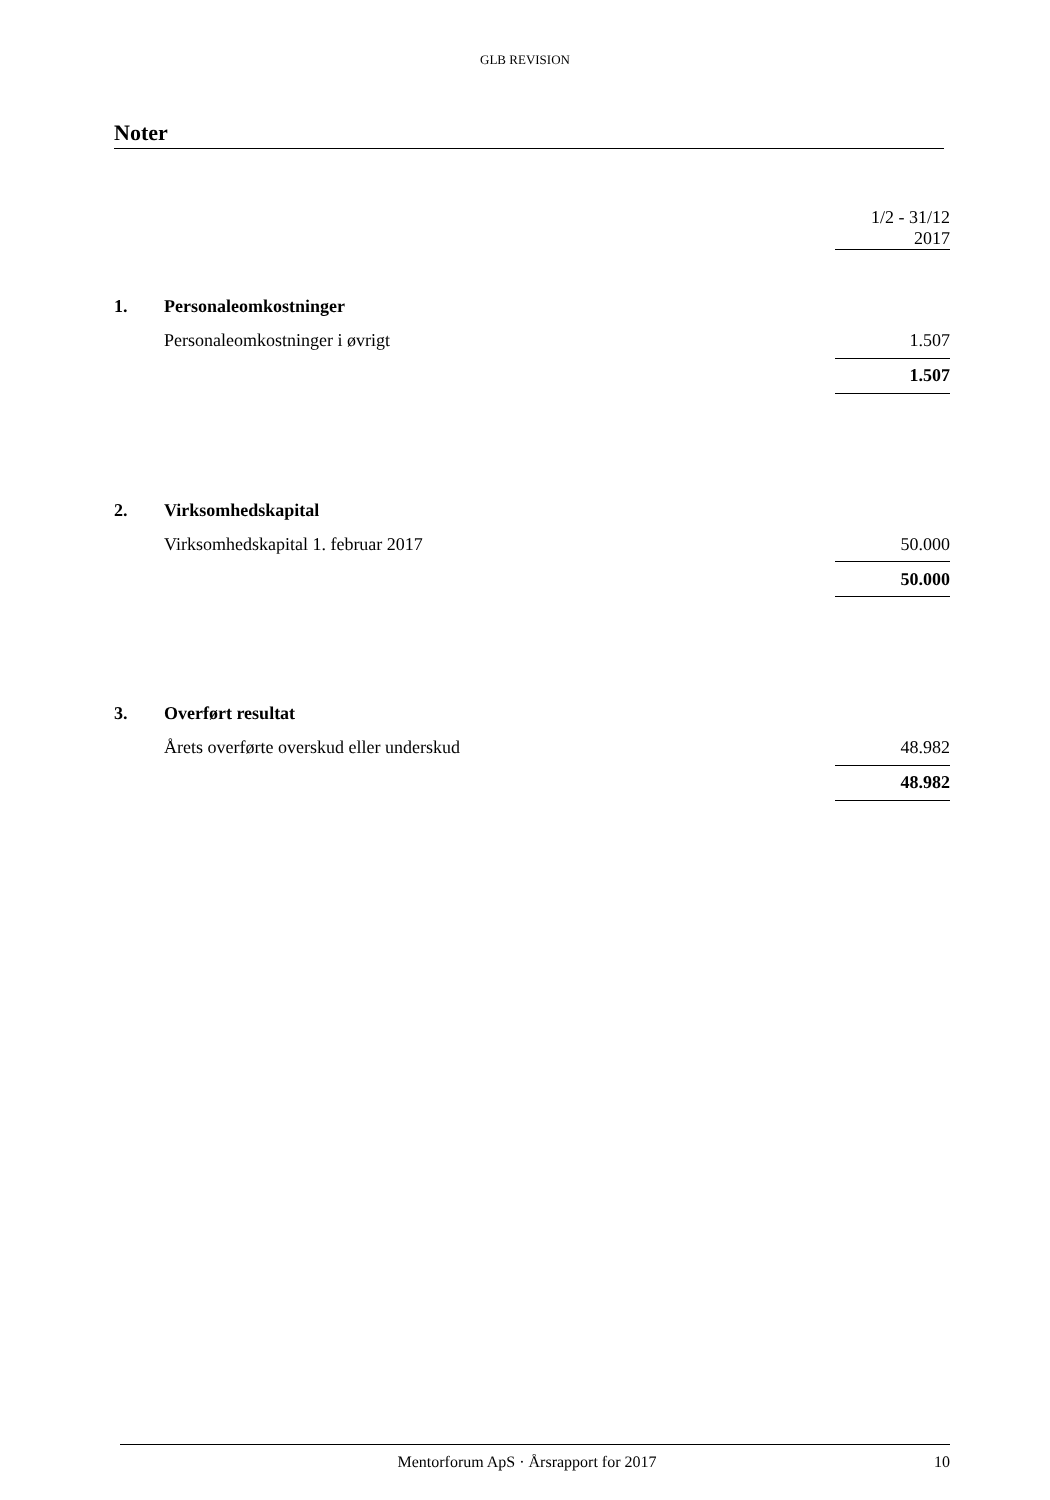GLB REVISION
Noter
| | | 1/2 - 31/12 2017 |
| 1. | Personaleomkostninger | |
| | Personaleomkostninger i øvrigt | 1.507 |
| | | 1.507 |
| 2. | Virksomhedskapital | |
| | Virksomhedskapital 1. februar 2017 | 50.000 |
| | | 50.000 |
| 3. | Overført resultat | |
| | Årets overførte overskud eller underskud | 48.982 |
| | | 48.982 |
Mentorforum ApS · Årsrapport for 2017 10